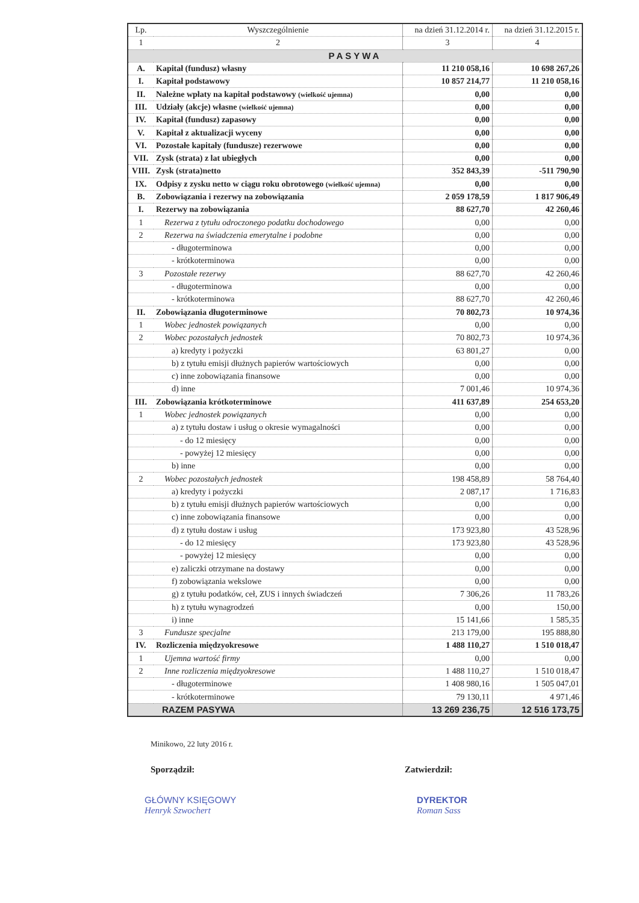| Lp. | Wyszczególnienie | na dzień 31.12.2014 r. | na dzień 31.12.2015 r. |
| --- | --- | --- | --- |
| 1 | 2 | 3 | 4 |
| PASYWA | | | |
| A. | Kapitał (fundusz) własny | 11 210 058,16 | 10 698 267,26 |
| I. | Kapitał podstawowy | 10 857 214,77 | 11 210 058,16 |
| II. | Należne wpłaty na kapitał podstawowy (wielkość ujemna) | 0,00 | 0,00 |
| III. | Udziały (akcje) własne (wielkość ujemna) | 0,00 | 0,00 |
| IV. | Kapitał (fundusz) zapasowy | 0,00 | 0,00 |
| V. | Kapitał z aktualizacji wyceny | 0,00 | 0,00 |
| VI. | Pozostałe kapitały (fundusze) rezerwowe | 0,00 | 0,00 |
| VII. | Zysk (strata) z lat ubiegłych | 0,00 | 0,00 |
| VIII. | Zysk (strata)netto | 352 843,39 | -511 790,90 |
| IX. | Odpisy z zysku netto w ciągu roku obrotowego (wielkość ujemna) | 0,00 | 0,00 |
| B. | Zobowiązania i rezerwy na zobowiązania | 2 059 178,59 | 1 817 906,49 |
| I. | Rezerwy na zobowiązania | 88 627,70 | 42 260,46 |
| 1 | Rezerwa z tytułu odroczonego podatku dochodowego | 0,00 | 0,00 |
| 2 | Rezerwa na świadczenia emerytalne i podobne | 0,00 | 0,00 |
| | - długoterminowa | 0,00 | 0,00 |
| | - krótkoterminowa | 0,00 | 0,00 |
| 3 | Pozostałe rezerwy | 88 627,70 | 42 260,46 |
| | - długoterminowa | 0,00 | 0,00 |
| | - krótkoterminowa | 88 627,70 | 42 260,46 |
| II. | Zobowiązania długoterminowe | 70 802,73 | 10 974,36 |
| 1 | Wobec jednostek powiązanych | 0,00 | 0,00 |
| 2 | Wobec pozostałych jednostek | 70 802,73 | 10 974,36 |
| | a) kredyty i pożyczki | 63 801,27 | 0,00 |
| | b) z tytułu emisji dłużnych papierów wartościowych | 0,00 | 0,00 |
| | c) inne zobowiązania finansowe | 0,00 | 0,00 |
| | d) inne | 7 001,46 | 10 974,36 |
| III. | Zobowiązania krótkoterminowe | 411 637,89 | 254 653,20 |
| 1 | Wobec jednostek powiązanych | 0,00 | 0,00 |
| | a) z tytułu dostaw i usług o okresie wymagalności | 0,00 | 0,00 |
| | - do 12 miesięcy | 0,00 | 0,00 |
| | - powyżej 12 miesięcy | 0,00 | 0,00 |
| | b) inne | 0,00 | 0,00 |
| 2 | Wobec pozostałych jednostek | 198 458,89 | 58 764,40 |
| | a) kredyty i pożyczki | 2 087,17 | 1 716,83 |
| | b) z tytułu emisji dłużnych papierów wartościowych | 0,00 | 0,00 |
| | c) inne zobowiązania finansowe | 0,00 | 0,00 |
| | d) z tytułu dostaw i usług | 173 923,80 | 43 528,96 |
| | - do 12 miesięcy | 173 923,80 | 43 528,96 |
| | - powyżej 12 miesięcy | 0,00 | 0,00 |
| | e) zaliczki otrzymane na dostawy | 0,00 | 0,00 |
| | f) zobowiązania wekslowe | 0,00 | 0,00 |
| | g) z tytułu podatków, ceł, ZUS i innych świadczeń | 7 306,26 | 11 783,26 |
| | h) z tytułu wynagrodzeń | 0,00 | 150,00 |
| | i) inne | 15 141,66 | 1 585,35 |
| 3 | Fundusze specjalne | 213 179,00 | 195 888,80 |
| IV. | Rozliczenia międzyokresowe | 1 488 110,27 | 1 510 018,47 |
| 1 | Ujemna wartość firmy | 0,00 | 0,00 |
| 2 | Inne rozliczenia międzyokresowe | 1 488 110,27 | 1 510 018,47 |
| | - długoterminowe | 1 408 980,16 | 1 505 047,01 |
| | - krótkoterminowe | 79 130,11 | 4 971,46 |
| | RAZEM PASYWA | 13 269 236,75 | 12 516 173,75 |
Minikowo, 22 luty 2016 r.
Sporządził: Zatwierdził:
GŁÓWNY KSIĘGOWY
Henryk Szwochert
DYREKTOR
Roman Sass